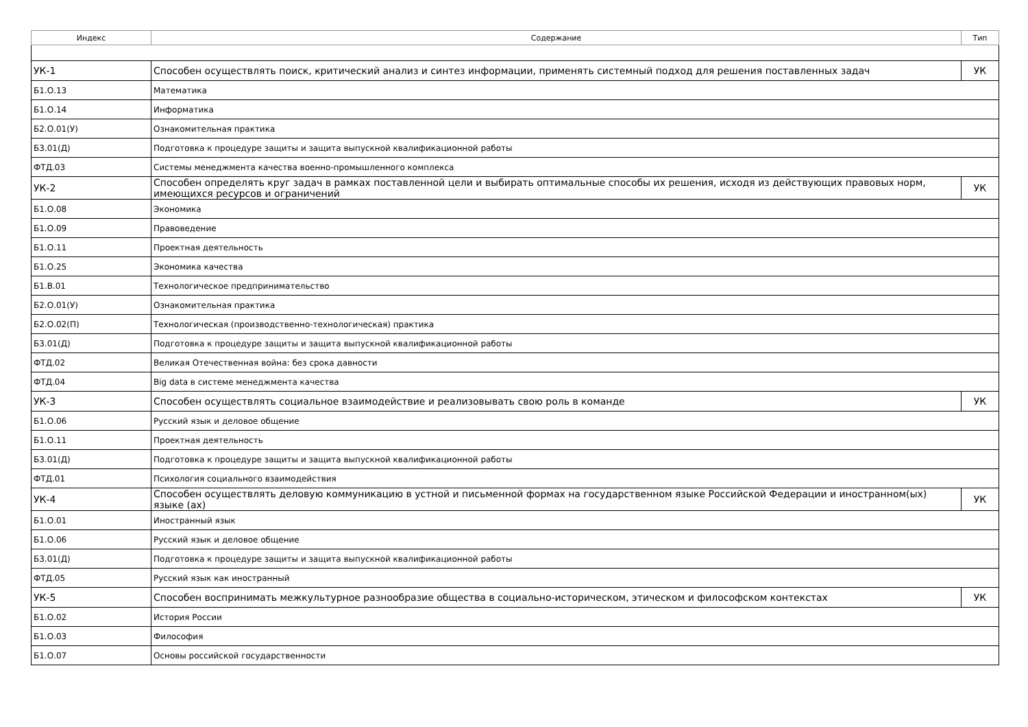| Индекс | Содержание | Тип |
| --- | --- | --- |
| УК-1 | Способен осуществлять поиск, критический анализ и синтез информации, применять системный подход для решения поставленных задач | УК |
| Б1.О.13 | Математика | |
| Б1.О.14 | Информатика | |
| Б2.О.01(У) | Ознакомительная практика | |
| Б3.01(Д) | Подготовка к процедуре защиты и защита выпускной квалификационной работы | |
| ФТД.03 | Системы менеджмента качества военно-промышленного комплекса | |
| УК-2 | Способен определять круг задач в рамках поставленной цели и выбирать оптимальные способы их решения, исходя из действующих правовых норм, имеющихся ресурсов и ограничений | УК |
| Б1.О.08 | Экономика | |
| Б1.О.09 | Правоведение | |
| Б1.О.11 | Проектная деятельность | |
| Б1.О.25 | Экономика качества | |
| Б1.В.01 | Технологическое предпринимательство | |
| Б2.О.01(У) | Ознакомительная практика | |
| Б2.О.02(П) | Технологическая (производственно-технологическая) практика | |
| Б3.01(Д) | Подготовка к процедуре защиты и защита выпускной квалификационной работы | |
| ФТД.02 | Великая Отечественная война: без срока давности | |
| ФТД.04 | Big data в системе менеджмента качества | |
| УК-3 | Способен осуществлять социальное взаимодействие и реализовывать свою роль в команде | УК |
| Б1.О.06 | Русский язык и деловое общение | |
| Б1.О.11 | Проектная деятельность | |
| Б3.01(Д) | Подготовка к процедуре защиты и защита выпускной квалификационной работы | |
| ФТД.01 | Психология социального взаимодействия | |
| УК-4 | Способен осуществлять деловую коммуникацию в устной и письменной формах на государственном языке Российской Федерации и иностранном(ых) языке (ах) | УК |
| Б1.О.01 | Иностранный язык | |
| Б1.О.06 | Русский язык и деловое общение | |
| Б3.01(Д) | Подготовка к процедуре защиты и защита выпускной квалификационной работы | |
| ФТД.05 | Русский язык как иностранный | |
| УК-5 | Способен воспринимать межкультурное разнообразие общества в социально-историческом, этическом и философском контекстах | УК |
| Б1.О.02 | История России | |
| Б1.О.03 | Философия | |
| Б1.О.07 | Основы российской государственности | |